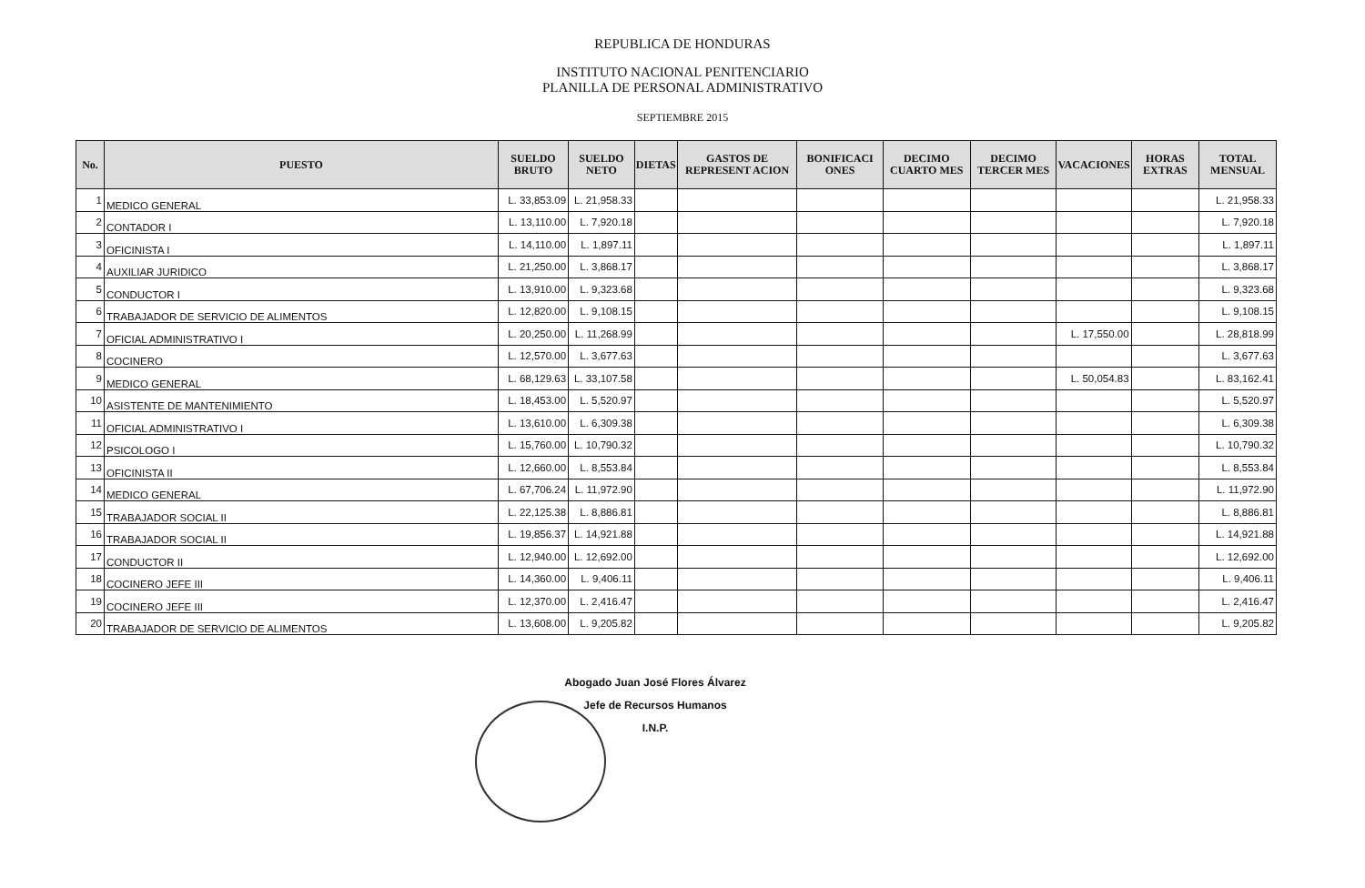REPUBLICA DE HONDURAS
INSTITUTO NACIONAL PENITENCIARIO
PLANILLA DE PERSONAL ADMINISTRATIVO
SEPTIEMBRE 2015
| No. | PUESTO | SUELDO BRUTO | SUELDO NETO | DIETAS | GASTOS DE REPRESENT ACION | BONIFICACI ONES | DECIMO CUARTO MES | DECIMO TERCER MES | VACACIONES | HORAS EXTRAS | TOTAL MENSUAL |
| --- | --- | --- | --- | --- | --- | --- | --- | --- | --- | --- | --- |
| 1 | MEDICO GENERAL | L. 33,853.09 | L. 21,958.33 | | | | | | | | L. 21,958.33 |
| 2 | CONTADOR I | L. 13,110.00 | L. 7,920.18 | | | | | | | | L. 7,920.18 |
| 3 | OFICINISTA I | L. 14,110.00 | L. 1,897.11 | | | | | | | | L. 1,897.11 |
| 4 | AUXILIAR JURIDICO | L. 21,250.00 | L. 3,868.17 | | | | | | | | L. 3,868.17 |
| 5 | CONDUCTOR I | L. 13,910.00 | L. 9,323.68 | | | | | | | | L. 9,323.68 |
| 6 | TRABAJADOR DE SERVICIO DE ALIMENTOS | L. 12,820.00 | L. 9,108.15 | | | | | | | | L. 9,108.15 |
| 7 | OFICIAL ADMINISTRATIVO I | L. 20,250.00 | L. 11,268.99 | | | | | | L. 17,550.00 | | L. 28,818.99 |
| 8 | COCINERO | L. 12,570.00 | L. 3,677.63 | | | | | | | | L. 3,677.63 |
| 9 | MEDICO GENERAL | L. 68,129.63 | L. 33,107.58 | | | | | | L. 50,054.83 | | L. 83,162.41 |
| 10 | ASISTENTE DE MANTENIMIENTO | L. 18,453.00 | L. 5,520.97 | | | | | | | | L. 5,520.97 |
| 11 | OFICIAL ADMINISTRATIVO I | L. 13,610.00 | L. 6,309.38 | | | | | | | | L. 6,309.38 |
| 12 | PSICOLOGO I | L. 15,760.00 | L. 10,790.32 | | | | | | | | L. 10,790.32 |
| 13 | OFICINISTA II | L. 12,660.00 | L. 8,553.84 | | | | | | | | L. 8,553.84 |
| 14 | MEDICO GENERAL | L. 67,706.24 | L. 11,972.90 | | | | | | | | L. 11,972.90 |
| 15 | TRABAJADOR SOCIAL II | L. 22,125.38 | L. 8,886.81 | | | | | | | | L. 8,886.81 |
| 16 | TRABAJADOR SOCIAL II | L. 19,856.37 | L. 14,921.88 | | | | | | | | L. 14,921.88 |
| 17 | CONDUCTOR II | L. 12,940.00 | L. 12,692.00 | | | | | | | | L. 12,692.00 |
| 18 | COCINERO JEFE III | L. 14,360.00 | L. 9,406.11 | | | | | | | | L. 9,406.11 |
| 19 | COCINERO JEFE III | L. 12,370.00 | L. 2,416.47 | | | | | | | | L. 2,416.47 |
| 20 | TRABAJADOR DE SERVICIO DE ALIMENTOS | L. 13,608.00 | L. 9,205.82 | | | | | | | | L. 9,205.82 |
Abogado Juan José Flores Álvarez
Jefe de Recursos Humanos
I.N.P.